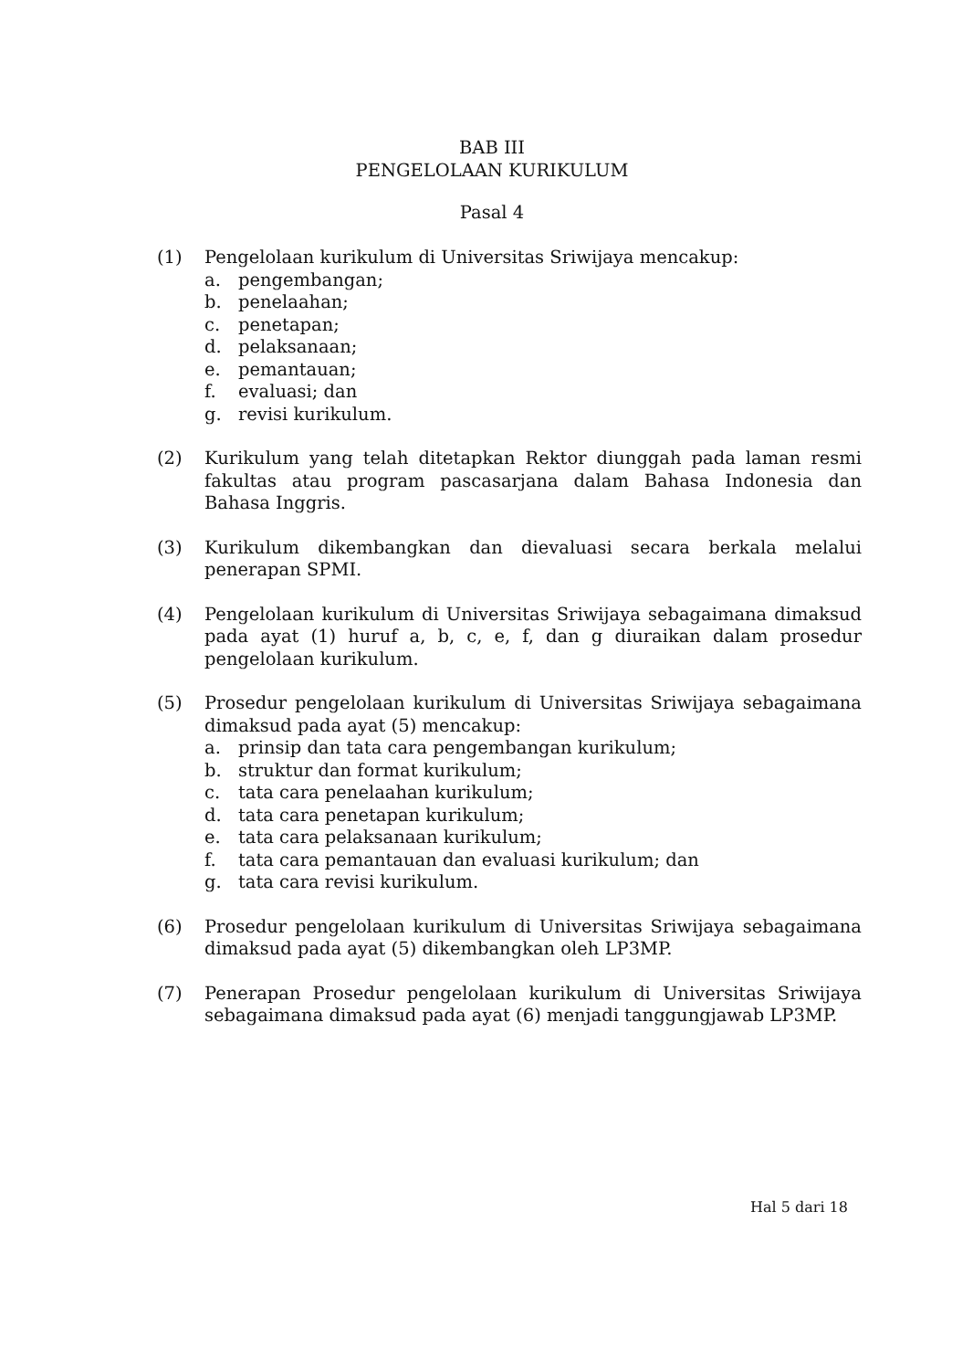BAB III
PENGELOLAAN KURIKULUM
Pasal 4
(1) Pengelolaan kurikulum di Universitas Sriwijaya mencakup:
a. pengembangan;
b. penelaahan;
c. penetapan;
d. pelaksanaan;
e. pemantauan;
f. evaluasi; dan
g. revisi kurikulum.
(2) Kurikulum yang telah ditetapkan Rektor diunggah pada laman resmi fakultas atau program pascasarjana dalam Bahasa Indonesia dan Bahasa Inggris.
(3) Kurikulum dikembangkan dan dievaluasi secara berkala melalui penerapan SPMI.
(4) Pengelolaan kurikulum di Universitas Sriwijaya sebagaimana dimaksud pada ayat (1) huruf a, b, c, e, f, dan g diuraikan dalam prosedur pengelolaan kurikulum.
(5) Prosedur pengelolaan kurikulum di Universitas Sriwijaya sebagaimana dimaksud pada ayat (5) mencakup:
a. prinsip dan tata cara pengembangan kurikulum;
b. struktur dan format kurikulum;
c. tata cara penelaahan kurikulum;
d. tata cara penetapan kurikulum;
e. tata cara pelaksanaan kurikulum;
f. tata cara pemantauan dan evaluasi kurikulum; dan
g. tata cara revisi kurikulum.
(6) Prosedur pengelolaan kurikulum di Universitas Sriwijaya sebagaimana dimaksud pada ayat (5) dikembangkan oleh LP3MP.
(7) Penerapan Prosedur pengelolaan kurikulum di Universitas Sriwijaya sebagaimana dimaksud pada ayat (6) menjadi tanggungjawab LP3MP.
Hal 5 dari 18